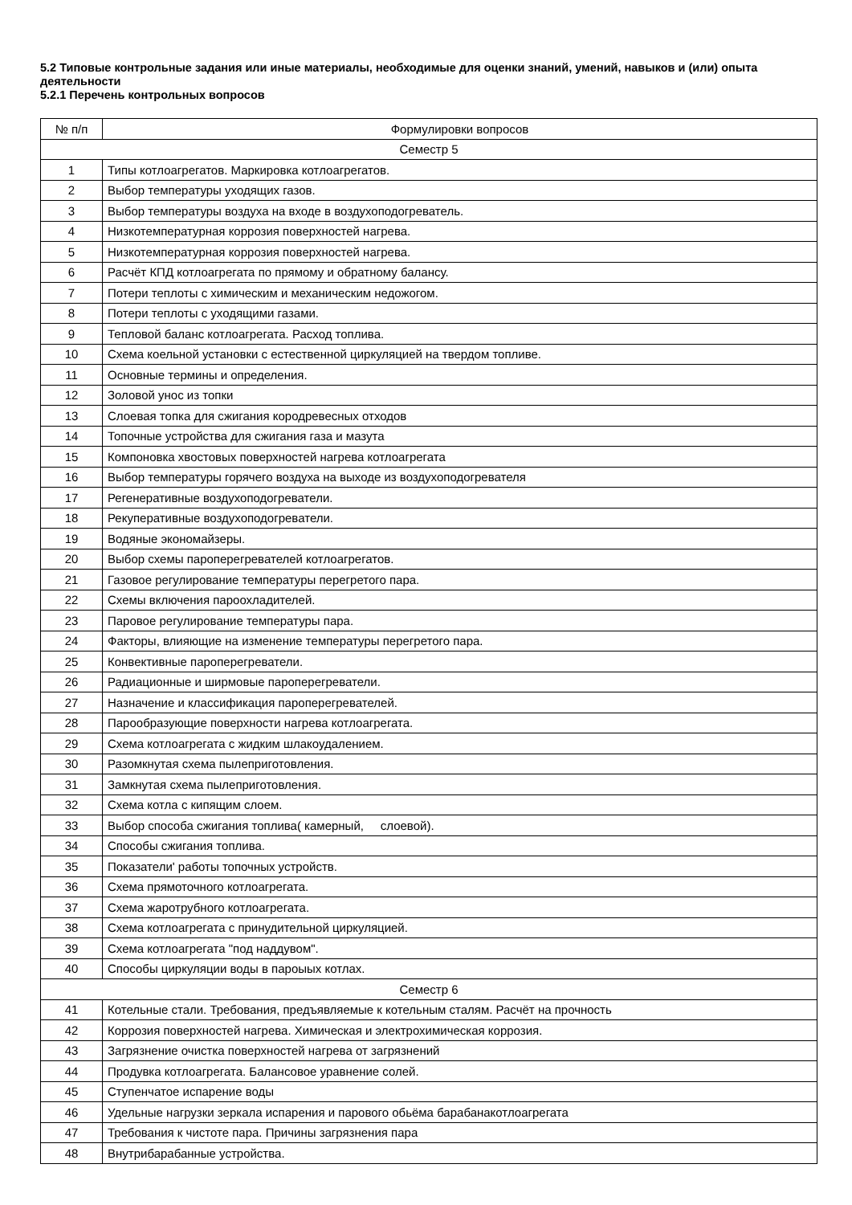5.2 Типовые контрольные задания или иные материалы, необходимые для оценки знаний, умений, навыков и (или) опыта деятельности
5.2.1 Перечень контрольных вопросов
| № п/п | Формулировки вопросов |
| --- | --- |
| Семестр 5 | |
| 1 | Типы котлоагрегатов. Маркировка котлоагрегатов. |
| 2 | Выбор температуры уходящих газов. |
| 3 | Выбор температуры воздуха на входе в воздухоподогреватель. |
| 4 | Низкотемпературная коррозия поверхностей нагрева. |
| 5 | Низкотемпературная коррозия поверхностей нагрева. |
| 6 | Расчёт КПД котлоагрегата по прямому и обратному балансу. |
| 7 | Потери теплоты с химическим и механическим недожогом. |
| 8 | Потери теплоты с уходящими газами. |
| 9 | Тепловой баланс котлоагрегата. Расход топлива. |
| 10 | Схема коельной установки с естественной циркуляцией на твердом топливе. |
| 11 | Основные термины и определения. |
| 12 | Золовой унос из топки |
| 13 | Слоевая топка для сжигания кородревесных отходов |
| 14 | Топочные устройства для сжигания газа и мазута |
| 15 | Компоновка хвостовых поверхностей нагрева котлоагрегата |
| 16 | Выбор температуры горячего воздуха на выходе из воздухоподогревателя |
| 17 | Регенеративные воздухоподогреватели. |
| 18 | Рекуперативные воздухоподогреватели. |
| 19 | Водяные экономайзеры. |
| 20 | Выбор схемы пароперегревателей котлоагрегатов. |
| 21 | Газовое регулирование температуры перегретого пара. |
| 22 | Схемы включения пароохладителей. |
| 23 | Паровое регулирование температуры пара. |
| 24 | Факторы, влияющие на изменение температуры перегретого пара. |
| 25 | Конвективные пароперегреватели. |
| 26 | Радиационные и ширмовые пароперегреватели. |
| 27 | Назначение и классификация пароперегревателей. |
| 28 | Парообразующие поверхности нагрева котлоагрегата. |
| 29 | Схема котлоагрегата с жидким шлакоудалением. |
| 30 | Разомкнутая схема пылеприготовления. |
| 31 | Замкнутая схема пылеприготовления. |
| 32 | Схема котла с кипящим слоем. |
| 33 | Выбор способа сжигания топлива( камерный, слоевой). |
| 34 | Способы сжигания топлива. |
| 35 | Показатели' работы топочных устройств. |
| 36 | Схема прямоточного котлоагрегата. |
| 37 | Схема жаротрубного котлоагрегата. |
| 38 | Схема котлоагрегата с принудительной циркуляцией. |
| 39 | Схема котлоагрегата "под наддувом". |
| 40 | Способы циркуляции воды в пароыых котлах. |
| Семестр 6 | |
| 41 | Котельные стали. Требования, предъявляемые к котельным сталям. Расчёт на прочность |
| 42 | Коррозия поверхностей нагрева. Химическая и электрохимическая коррозия. |
| 43 | Загрязнение очистка поверхностей нагрева от загрязнений |
| 44 | Продувка котлоагрегата. Балансовое уравнение солей. |
| 45 | Ступенчатое испарение воды |
| 46 | Удельные нагрузки зеркала испарения и парового обьёма барабанакотлоагрегата |
| 47 | Требования к чистоте пара. Причины загрязнения пара |
| 48 | Внутрибарабанные устройства. |